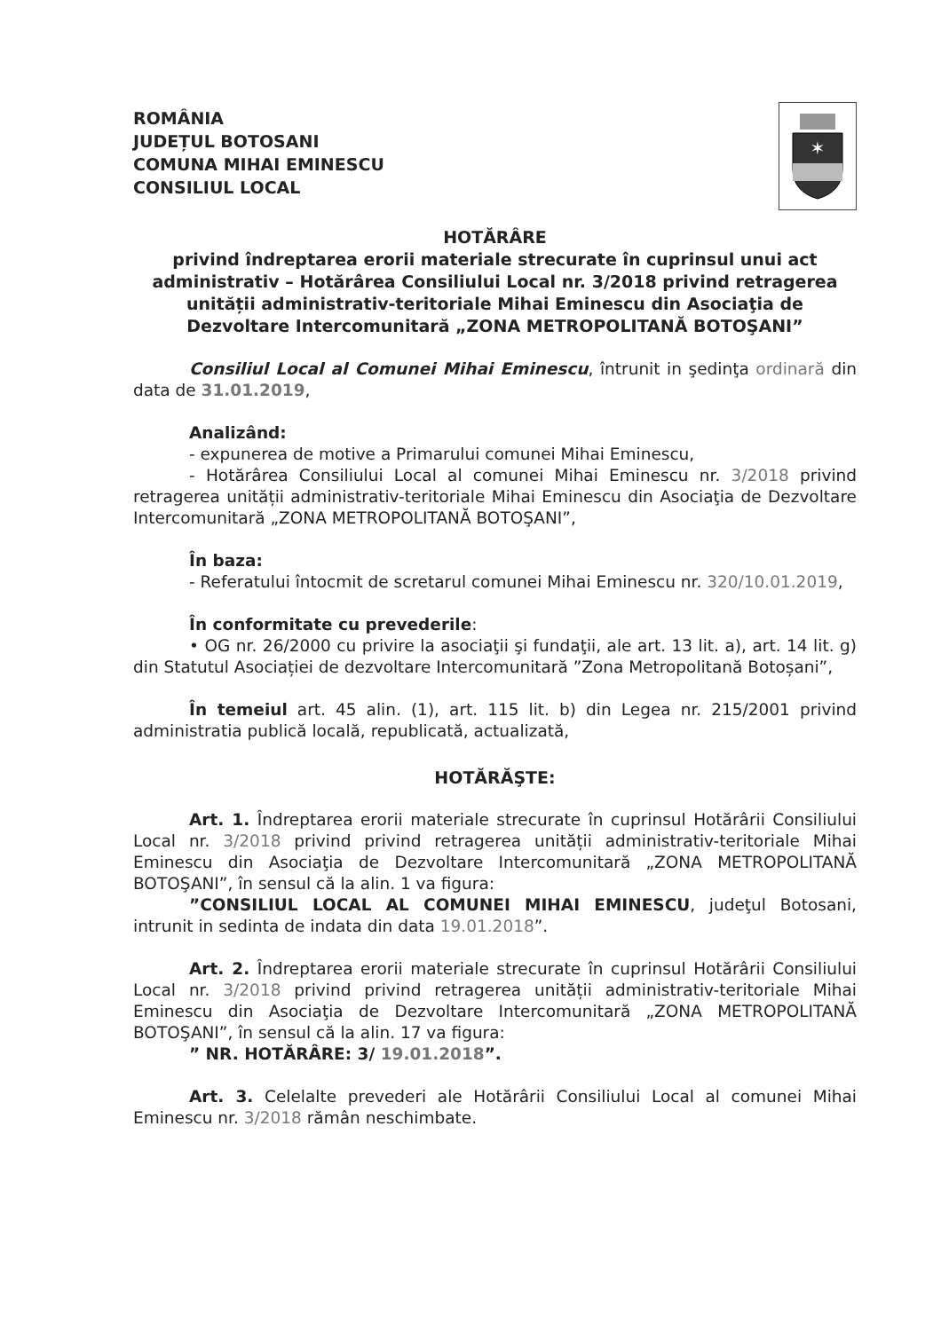ROMÂNIA
JUDEȚUL BOTOSANI
COMUNA MIHAI EMINESCU
CONSILIUL LOCAL
✶
HOTĂRÂRE
privind îndreptarea erorii materiale strecurate în cuprinsul unui act administrativ – Hotărârea Consiliului Local nr. 3/2018 privind retragerea unității administrativ-teritoriale Mihai Eminescu din Asociaţia de Dezvoltare Intercomunitară „ZONA METROPOLITANĂ BOTOŞANI”
Consiliul Local al Comunei Mihai Eminescu, întrunit in şedinţa ordinară din data de 31.01.2019,
Analizând:
- expunerea de motive a Primarului comunei Mihai Eminescu,
- Hotărârea Consiliului Local al comunei Mihai Eminescu nr. 3/2018 privind retragerea unității administrativ-teritoriale Mihai Eminescu din Asociaţia de Dezvoltare Intercomunitară „ZONA METROPOLITANĂ BOTOŞANI”,
În baza:
- Referatului întocmit de scretarul comunei Mihai Eminescu nr. 320/10.01.2019,
În conformitate cu prevederile:
• OG nr. 26/2000 cu privire la asociaţii şi fundaţii, ale art. 13 lit. a), art. 14 lit. g) din Statutul Asociației de dezvoltare Intercomunitară ”Zona Metropolitană Botoșani”,
În temeiul art. 45 alin. (1), art. 115 lit. b) din Legea nr. 215/2001 privind administratia publică locală, republicată, actualizată,
HOTĂRĂŞTE:
Art. 1. Îndreptarea erorii materiale strecurate în cuprinsul Hotărârii Consiliului Local nr. 3/2018 privind privind retragerea unității administrativ-teritoriale Mihai Eminescu din Asociaţia de Dezvoltare Intercomunitară „ZONA METROPOLITANĂ BOTOŞANI”, în sensul că la alin. 1 va figura:
”CONSILIUL LOCAL AL COMUNEI MIHAI EMINESCU, judeţul Botosani, intrunit in sedinta de indata din data 19.01.2018”.
Art. 2. Îndreptarea erorii materiale strecurate în cuprinsul Hotărârii Consiliului Local nr. 3/2018 privind privind retragerea unității administrativ-teritoriale Mihai Eminescu din Asociaţia de Dezvoltare Intercomunitară „ZONA METROPOLITANĂ BOTOŞANI”, în sensul că la alin. 17 va figura:
” NR. HOTĂRÂRE: 3/ 19.01.2018”.
Art. 3. Celelalte prevederi ale Hotărârii Consiliului Local al comunei Mihai Eminescu nr. 3/2018 rămân neschimbate.